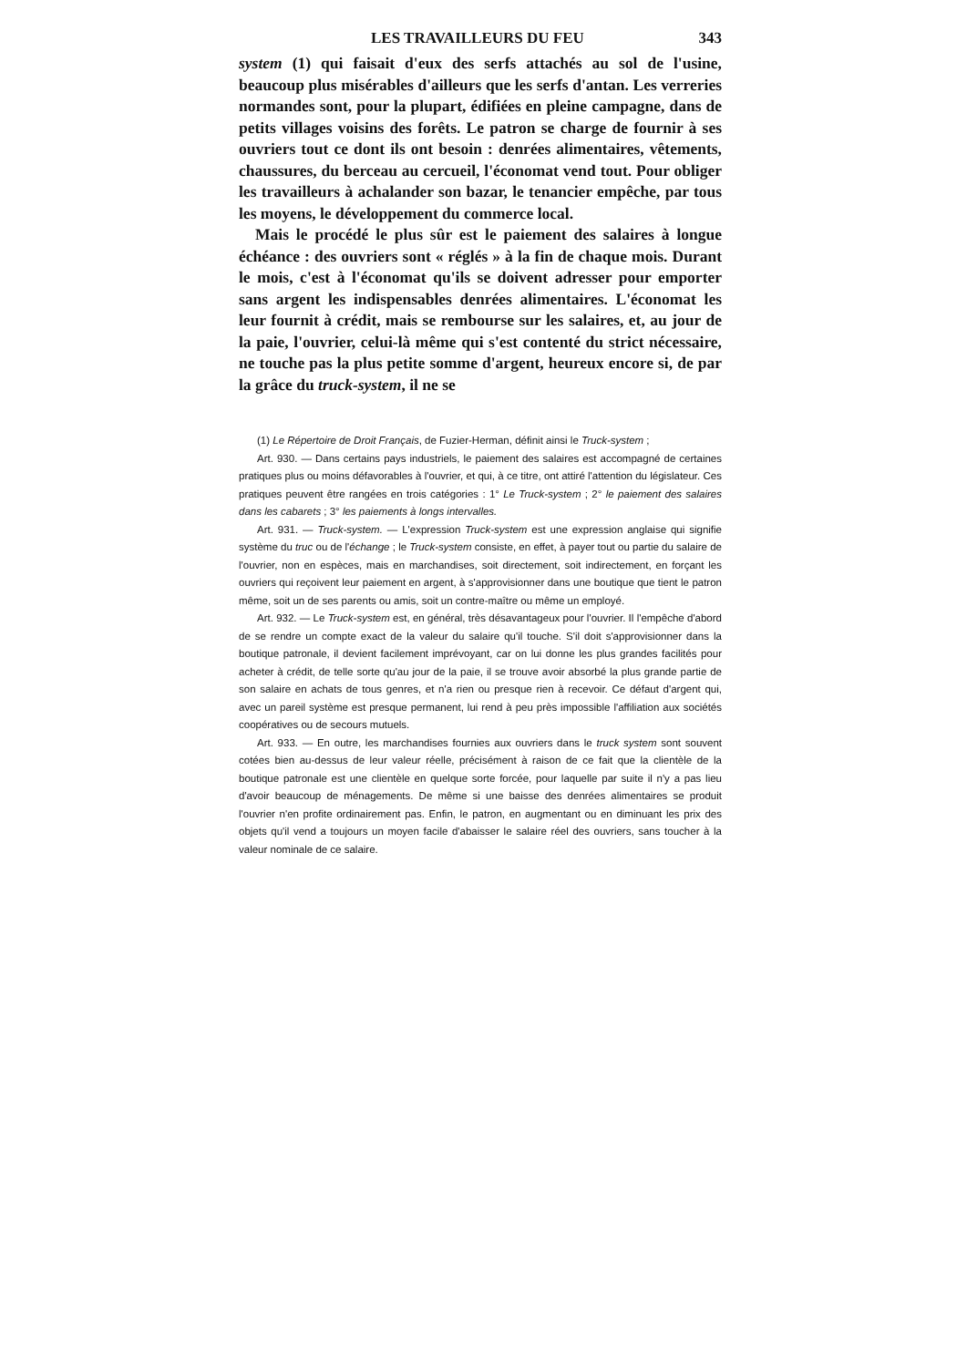LES TRAVAILLEURS DU FEU 343
system (1) qui faisait d'eux des serfs attachés au sol de l'usine, beaucoup plus misérables d'ailleurs que les serfs d'antan. Les verreries normandes sont, pour la plupart, édifiées en pleine campagne, dans de petits villages voisins des forêts. Le patron se charge de fournir à ses ouvriers tout ce dont ils ont besoin : denrées alimentaires, vêtements, chaussures, du berceau au cercueil, l'économat vend tout. Pour obliger les travailleurs à achalander son bazar, le tenancier empêche, par tous les moyens, le développement du commerce local.
Mais le procédé le plus sûr est le paiement des salaires à longue échéance : des ouvriers sont « réglés » à la fin de chaque mois. Durant le mois, c'est à l'économat qu'ils se doivent adresser pour emporter sans argent les indispensables denrées alimentaires. L'économat les leur fournit à crédit, mais se rembourse sur les salaires, et, au jour de la paie, l'ouvrier, celui-là même qui s'est contenté du strict nécessaire, ne touche pas la plus petite somme d'argent, heureux encore si, de par la grâce du truck-system, il ne se
(1) Le Répertoire de Droit Français, de Fuzier-Herman, définit ainsi le Truck-system ;
Art. 930. — Dans certains pays industriels, le paiement des salaires est accompagné de certaines pratiques plus ou moins défavorables à l'ouvrier, et qui, à ce titre, ont attiré l'attention du législateur. Ces pratiques peuvent être rangées en trois catégories : 1° Le Truck-system ; 2° le paiement des salaires dans les cabarets ; 3° les paiements à longs intervalles.
Art. 931. — Truck-system. — L'expression Truck-system est une expression anglaise qui signifie système du truc ou de l'échange ; le Truck-system consiste, en effet, à payer tout ou partie du salaire de l'ouvrier, non en espèces, mais en marchandises, soit directement, soit indirectement, en forçant les ouvriers qui reçoivent leur paiement en argent, à s'approvisionner dans une boutique que tient le patron même, soit un de ses parents ou amis, soit un contre-maître ou même un employé.
Art. 932. — Le Truck-system est, en général, très désavantageux pour l'ouvrier. Il l'empêche d'abord de se rendre un compte exact de la valeur du salaire qu'il touche. S'il doit s'approvisionner dans la boutique patronale, il devient facilement imprévoyant, car on lui donne les plus grandes facilités pour acheter à crédit, de telle sorte qu'au jour de la paie, il se trouve avoir absorbé la plus grande partie de son salaire en achats de tous genres, et n'a rien ou presque rien à recevoir. Ce défaut d'argent qui, avec un pareil système est presque permanent, lui rend à peu près impossible l'affiliation aux sociétés coopératives ou de secours mutuels.
Art. 933. — En outre, les marchandises fournies aux ouvriers dans le truck system sont souvent cotées bien au-dessus de leur valeur réelle, précisément à raison de ce fait que la clientèle de la boutique patronale est une clientèle en quelque sorte forcée, pour laquelle par suite il n'y a pas lieu d'avoir beaucoup de ménagements. De même si une baisse des denrées alimentaires se produit l'ouvrier n'en profite ordinairement pas. Enfin, le patron, en augmentant ou en diminuant les prix des objets qu'il vend a toujours un moyen facile d'abaisser le salaire réel des ouvriers, sans toucher à la valeur nominale de ce salaire.